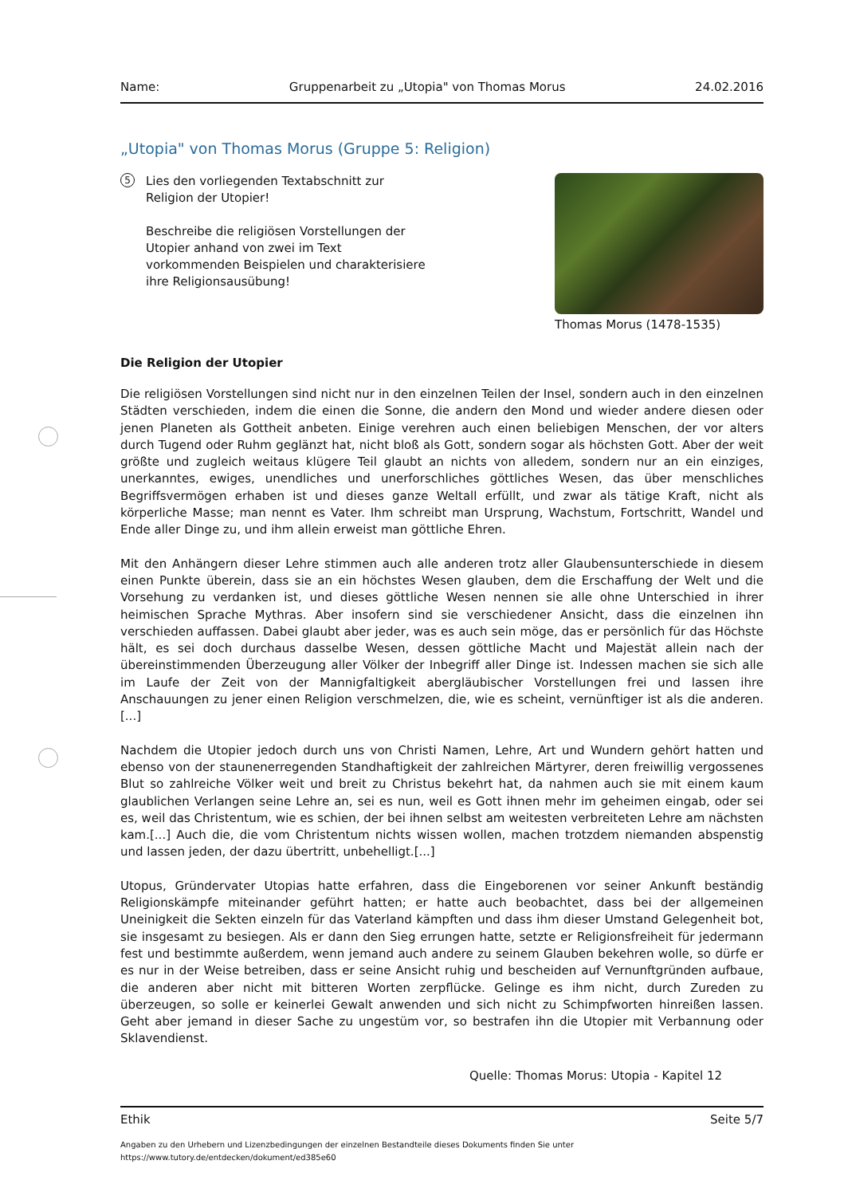Name: Gruppenarbeit zu „Utopia" von Thomas Morus 24.02.2016
„Utopia" von Thomas Morus (Gruppe 5: Religion)
5
Lies den vorliegenden Textabschnitt zur Religion der Utopier!
Beschreibe die religiösen Vorstellungen der Utopier anhand von zwei im Text vorkommenden Beispielen und charakterisiere ihre Religionsausübung!
Thomas Morus (1478-1535)
Die Religion der Utopier
Die religiösen Vorstellungen sind nicht nur in den einzelnen Teilen der Insel, sondern auch in den einzelnen Städten verschieden, indem die einen die Sonne, die andern den Mond und wieder andere diesen oder jenen Planeten als Gottheit anbeten. Einige verehren auch einen beliebigen Menschen, der vor alters durch Tugend oder Ruhm geglänzt hat, nicht bloß als Gott, sondern sogar als höchsten Gott. Aber der weit größte und zugleich weitaus klügere Teil glaubt an nichts von alledem, sondern nur an ein einziges, unerkanntes, ewiges, unendliches und unerforschliches göttliches Wesen, das über menschliches Begriffsvermögen erhaben ist und dieses ganze Weltall erfüllt, und zwar als tätige Kraft, nicht als körperliche Masse; man nennt es Vater. Ihm schreibt man Ursprung, Wachstum, Fortschritt, Wandel und Ende aller Dinge zu, und ihm allein erweist man göttliche Ehren.
Mit den Anhängern dieser Lehre stimmen auch alle anderen trotz aller Glaubensunterschiede in diesem einen Punkte überein, dass sie an ein höchstes Wesen glauben, dem die Erschaffung der Welt und die Vorsehung zu verdanken ist, und dieses göttliche Wesen nennen sie alle ohne Unterschied in ihrer heimischen Sprache Mythras. Aber insofern sind sie verschiedener Ansicht, dass die einzelnen ihn verschieden auffassen. Dabei glaubt aber jeder, was es auch sein möge, das er persönlich für das Höchste hält, es sei doch durchaus dasselbe Wesen, dessen göttliche Macht und Majestät allein nach der übereinstimmenden Überzeugung aller Völker der Inbegriff aller Dinge ist. Indessen machen sie sich alle im Laufe der Zeit von der Mannigfaltigkeit abergläubischer Vorstellungen frei und lassen ihre Anschauungen zu jener einen Religion verschmelzen, die, wie es scheint, vernünftiger ist als die anderen.[...]
Nachdem die Utopier jedoch durch uns von Christi Namen, Lehre, Art und Wundern gehört hatten und ebenso von der staunenerregenden Standhaftigkeit der zahlreichen Märtyrer, deren freiwillig vergossenes Blut so zahlreiche Völker weit und breit zu Christus bekehrt hat, da nahmen auch sie mit einem kaum glaublichen Verlangen seine Lehre an, sei es nun, weil es Gott ihnen mehr im geheimen eingab, oder sei es, weil das Christentum, wie es schien, der bei ihnen selbst am weitesten verbreiteten Lehre am nächsten kam.[...] Auch die, die vom Christentum nichts wissen wollen, machen trotzdem niemanden abspenstig und lassen jeden, der dazu übertritt, unbehelligt.[...]
Utopus, Gründervater Utopias hatte erfahren, dass die Eingeborenen vor seiner Ankunft beständig Religionskämpfe miteinander geführt hatten; er hatte auch beobachtet, dass bei der allgemeinen Uneinigkeit die Sekten einzeln für das Vaterland kämpften und dass ihm dieser Umstand Gelegenheit bot, sie insgesamt zu besiegen. Als er dann den Sieg errungen hatte, setzte er Religionsfreiheit für jedermann fest und bestimmte außerdem, wenn jemand auch andere zu seinem Glauben bekehren wolle, so dürfe er es nur in der Weise betreiben, dass er seine Ansicht ruhig und bescheiden auf Vernunftgründen aufbaue, die anderen aber nicht mit bitteren Worten zerpflücke. Gelinge es ihm nicht, durch Zureden zu überzeugen, so solle er keinerlei Gewalt anwenden und sich nicht zu Schimpfworten hinreißen lassen. Geht aber jemand in dieser Sache zu ungestüm vor, so bestrafen ihn die Utopier mit Verbannung oder Sklavendienst.
Quelle: Thomas Morus: Utopia - Kapitel 12
Ethik Seite 5/7
Angaben zu den Urhebern und Lizenzbedingungen der einzelnen Bestandteile dieses Dokuments finden Sie unter
https://www.tutory.de/entdecken/dokument/ed385e60